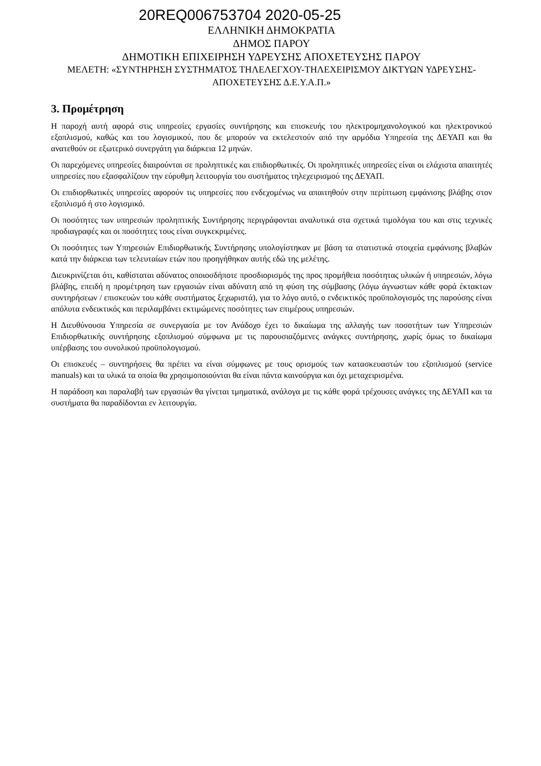20REQ006753704 2020-05-25
ΕΛΛΗΝΙΚΗ ΔΗΜΟΚΡΑΤΙΑ
ΔΗΜΟΣ ΠΑΡΟΥ
ΔΗΜΟΤΙΚΗ ΕΠΙΧΕΙΡΗΣΗ ΥΔΡΕΥΣΗΣ ΑΠΟΧΕΤΕΥΣΗΣ ΠΑΡΟΥ
ΜΕΛΕΤΗ: «ΣΥΝΤΗΡΗΣΗ ΣΥΣΤΗΜΑΤΟΣ ΤΗΛΕΛΕΓΧΟΥ-ΤΗΛΕΧΕΙΡΙΣΜΟΥ ΔΙΚΤΥΩΝ ΥΔΡΕΥΣΗΣ-ΑΠΟΧΕΤΕΥΣΗΣ Δ.Ε.Υ.Α.Π.»
3. Προμέτρηση
Η παροχή αυτή αφορά στις υπηρεσίες εργασίες συντήρησης και επισκευής του ηλεκτρομηχανολογικού και ηλεκτρονικού εξοπλισμού, καθώς και του λογισμικού, που δε μπορούν να εκτελεστούν από την αρμόδια Υπηρεσία της ΔΕΥΑΠ και θα ανατεθούν σε εξωτερικό συνεργάτη για διάρκεια 12 μηνών.
Οι παρεχόμενες υπηρεσίες διαιρούνται σε προληπτικές και επιδιορθωτικές. Οι προληπτικές υπηρεσίες είναι οι ελάχιστα απαιτητές υπηρεσίες που εξασφαλίζουν την εύρυθμη λειτουργία του συστήματος τηλεχειρισμού της ΔΕΥΑΠ.
Οι επιδιορθωτικές υπηρεσίες αφορούν τις υπηρεσίες που ενδεχομένως να απαιτηθούν στην περίπτωση εμφάνισης βλάβης στον εξοπλισμό ή στο λογισμικό.
Οι ποσότητες των υπηρεσιών προληπτικής Συντήρησης περιγράφονται αναλυτικά στα σχετικά τιμολόγια του και στις τεχνικές προδιαγραφές και οι ποσότητες τους είναι συγκεκριμένες.
Οι ποσότητες των Υπηρεσιών Επιδιορθωτικής Συντήρησης υπολογίστηκαν με βάση τα στατιστικά στοιχεία εμφάνισης βλαβών κατά την διάρκεια των τελευταίων ετών που προηγήθηκαν αυτής εδώ της μελέτης.
Διευκρινίζεται ότι, καθίσταται αδύνατος οποιοσδήποτε προσδιορισμός της προς προμήθεια ποσότητας υλικών ή υπηρεσιών, λόγω βλάβης, επειδή η προμέτρηση των εργασιών είναι αδύνατη από τη φύση της σύμβασης (λόγω άγνωστων κάθε φορά έκτακτων συντηρήσεων / επισκευών του κάθε συστήματος ξεχωριστά), για το λόγο αυτό, ο ενδεικτικός προϋπολογισμός της παρούσης είναι απόλυτα ενδεικτικός και περιλαμβάνει εκτιμώμενες ποσότητες των επιμέρους υπηρεσιών.
Η Διευθύνουσα Υπηρεσία σε συνεργασία με τον Ανάδοχο έχει το δικαίωμα της αλλαγής των ποσοτήτων των Υπηρεσιών Επιδιορθωτικής συντήρησης εξοπλισμού σύμφωνα με τις παρουσιαζόμενες ανάγκες συντήρησης, χωρίς όμως το δικαίωμα υπέρβασης του συνολικού προϋπολογισμού.
Οι επισκευές – συντηρήσεις θα πρέπει να είναι σύμφωνες με τους ορισμούς των κατασκευαστών του εξοπλισμού (service manuals) και τα υλικά τα οποία θα χρησιμοποιούνται θα είναι πάντα καινούργια και όχι μεταχειρισμένα.
Η παράδοση και παραλαβή των εργασιών θα γίνεται τμηματικά, ανάλογα με τις κάθε φορά τρέχουσες ανάγκες της ΔΕΥΑΠ και τα συστήματα θα παραδίδονται εν λειτουργία.